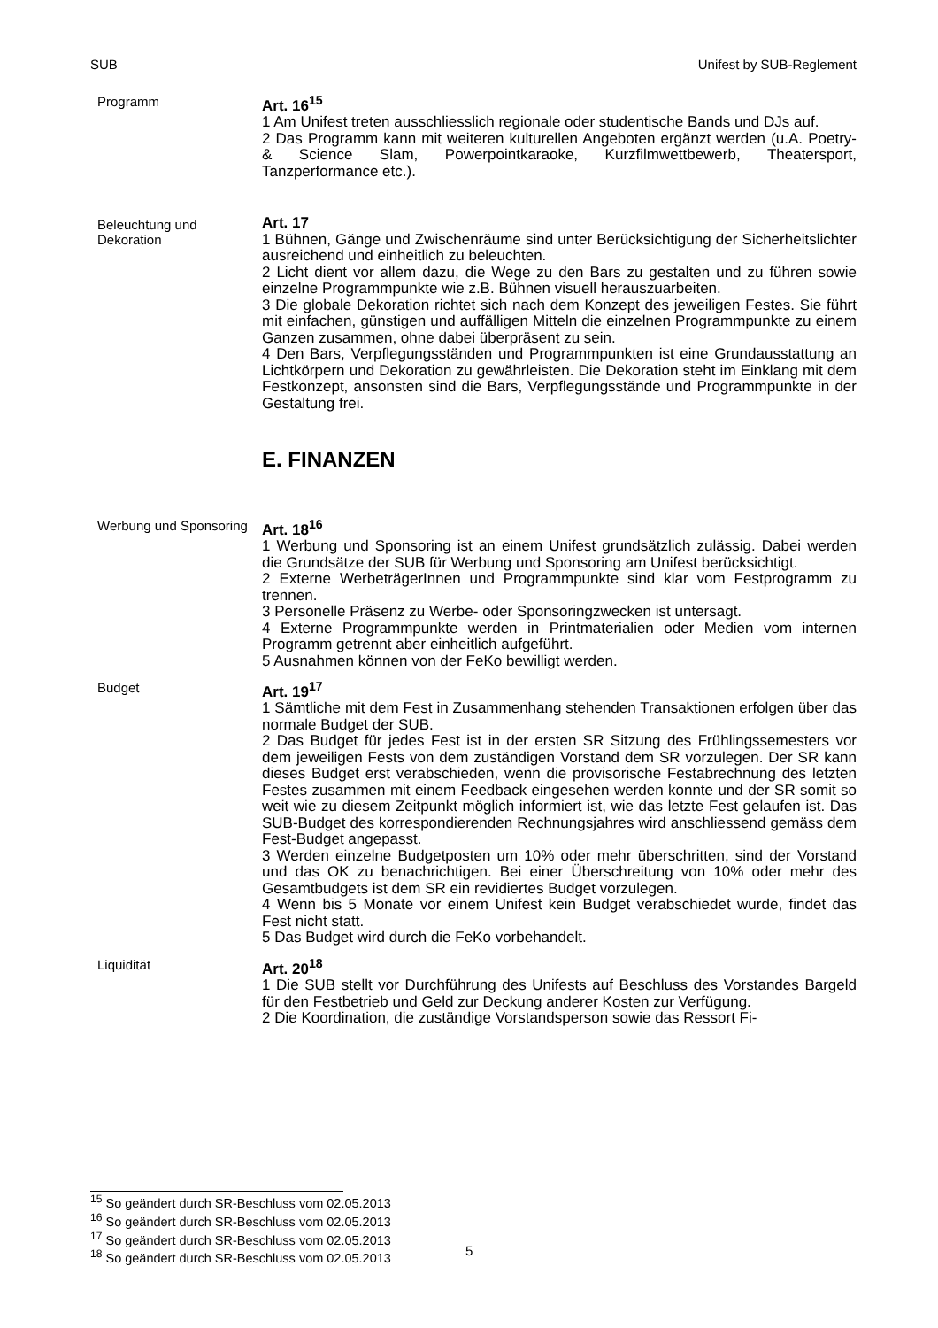SUB Unifest by SUB-Reglement
Programm
Art. 16<sup>15</sup>
1 Am Unifest treten ausschliesslich regionale oder studentische Bands und DJs auf.
2 Das Programm kann mit weiteren kulturellen Angeboten ergänzt werden (u.A. Poetry- & Science Slam, Powerpointkaraoke, Kurzfilmwettbewerb, Theatersport, Tanzperformance etc.).
Beleuchtung und Dekoration
Art. 17
1 Bühnen, Gänge und Zwischenräume sind unter Berücksichtigung der Sicherheitslichter ausreichend und einheitlich zu beleuchten.
2 Licht dient vor allem dazu, die Wege zu den Bars zu gestalten und zu führen sowie einzelne Programmpunkte wie z.B. Bühnen visuell herauszuarbeiten.
3 Die globale Dekoration richtet sich nach dem Konzept des jeweiligen Festes. Sie führt mit einfachen, günstigen und auffälligen Mitteln die einzelnen Programmpunkte zu einem Ganzen zusammen, ohne dabei überpräsent zu sein.
4 Den Bars, Verpflegungsständen und Programmpunkten ist eine Grundausstattung an Lichtkörpern und Dekoration zu gewährleisten. Die Dekoration steht im Einklang mit dem Festkonzept, ansonsten sind die Bars, Verpflegungsstände und Programmpunkte in der Gestaltung frei.
E. FINANZEN
Werbung und Sponsoring
Art. 18<sup>16</sup>
1 Werbung und Sponsoring ist an einem Unifest grundsätzlich zulässig. Dabei werden die Grundsätze der SUB für Werbung und Sponsoring am Unifest berücksichtigt.
2 Externe WerbeträgerInnen und Programmpunkte sind klar vom Festprogramm zu trennen.
3 Personelle Präsenz zu Werbe- oder Sponsoringzwecken ist untersagt.
4 Externe Programmpunkte werden in Printmaterialien oder Medien vom internen Programm getrennt aber einheitlich aufgeführt.
5 Ausnahmen können von der FeKo bewilligt werden.
Budget
Art. 19<sup>17</sup>
1 Sämtliche mit dem Fest in Zusammenhang stehenden Transaktionen erfolgen über das normale Budget der SUB.
2 Das Budget für jedes Fest ist in der ersten SR Sitzung des Frühlingssemesters vor dem jeweiligen Fests von dem zuständigen Vorstand dem SR vorzulegen. Der SR kann dieses Budget erst verabschieden, wenn die provisorische Festabrechnung des letzten Festes zusammen mit einem Feedback eingesehen werden konnte und der SR somit so weit wie zu diesem Zeitpunkt möglich informiert ist, wie das letzte Fest gelaufen ist. Das SUB-Budget des korrespondierenden Rechnungsjahres wird anschliessend gemäss dem Fest-Budget angepasst.
3 Werden einzelne Budgetposten um 10% oder mehr überschritten, sind der Vorstand und das OK zu benachrichtigen. Bei einer Überschreitung von 10% oder mehr des Gesamtbudgets ist dem SR ein revidiertes Budget vorzulegen.
4 Wenn bis 5 Monate vor einem Unifest kein Budget verabschiedet wurde, findet das Fest nicht statt.
5 Das Budget wird durch die FeKo vorbehandelt.
Liquidität
Art. 20<sup>18</sup>
1 Die SUB stellt vor Durchführung des Unifests auf Beschluss des Vorstandes Bargeld für den Festbetrieb und Geld zur Deckung anderer Kosten zur Verfügung.
2 Die Koordination, die zuständige Vorstandsperson sowie das Ressort Fi-
<sup>15</sup> So geändert durch SR-Beschluss vom 02.05.2013
<sup>16</sup> So geändert durch SR-Beschluss vom 02.05.2013
<sup>17</sup> So geändert durch SR-Beschluss vom 02.05.2013
<sup>18</sup> So geändert durch SR-Beschluss vom 02.05.2013
5